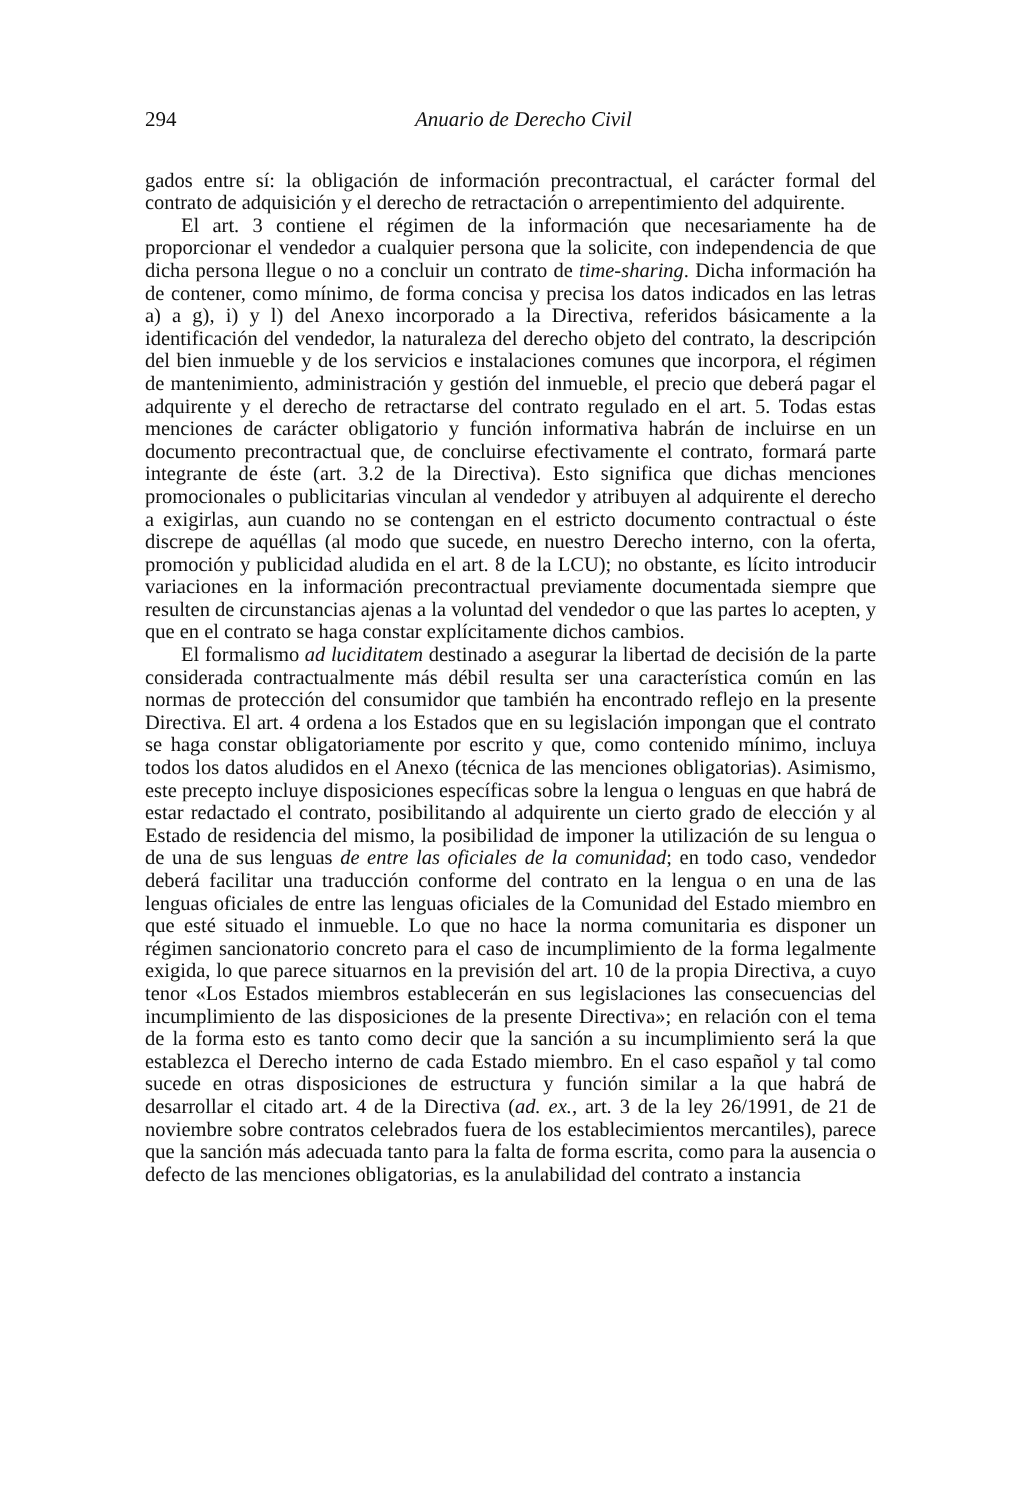294 Anuario de Derecho Civil
gados entre sí: la obligación de información precontractual, el carácter formal del contrato de adquisición y el derecho de retractación o arrepentimiento del adquirente.
El art. 3 contiene el régimen de la información que necesariamente ha de proporcionar el vendedor a cualquier persona que la solicite, con independencia de que dicha persona llegue o no a concluir un contrato de time-sharing. Dicha información ha de contener, como mínimo, de forma concisa y precisa los datos indicados en las letras a) a g), i) y l) del Anexo incorporado a la Directiva, referidos básicamente a la identificación del vendedor, la naturaleza del derecho objeto del contrato, la descripción del bien inmueble y de los servicios e instalaciones comunes que incorpora, el régimen de mantenimiento, administración y gestión del inmueble, el precio que deberá pagar el adquirente y el derecho de retractarse del contrato regulado en el art. 5. Todas estas menciones de carácter obligatorio y función informativa habrán de incluirse en un documento precontractual que, de concluirse efectivamente el contrato, formará parte integrante de éste (art. 3.2 de la Directiva). Esto significa que dichas menciones promocionales o publicitarias vinculan al vendedor y atribuyen al adquirente el derecho a exigirlas, aun cuando no se contengan en el estricto documento contractual o éste discrepe de aquéllas (al modo que sucede, en nuestro Derecho interno, con la oferta, promoción y publicidad aludida en el art. 8 de la LCU); no obstante, es lícito introducir variaciones en la información precontractual previamente documentada siempre que resulten de circunstancias ajenas a la voluntad del vendedor o que las partes lo acepten, y que en el contrato se haga constar explícitamente dichos cambios.
El formalismo ad luciditatem destinado a asegurar la libertad de decisión de la parte considerada contractualmente más débil resulta ser una característica común en las normas de protección del consumidor que también ha encontrado reflejo en la presente Directiva. El art. 4 ordena a los Estados que en su legislación impongan que el contrato se haga constar obligatoriamente por escrito y que, como contenido mínimo, incluya todos los datos aludidos en el Anexo (técnica de las menciones obligatorias). Asimismo, este precepto incluye disposiciones específicas sobre la lengua o lenguas en que habrá de estar redactado el contrato, posibilitando al adquirente un cierto grado de elección y al Estado de residencia del mismo, la posibilidad de imponer la utilización de su lengua o de una de sus lenguas de entre las oficiales de la comunidad; en todo caso, vendedor deberá facilitar una traducción conforme del contrato en la lengua o en una de las lenguas oficiales de entre las lenguas oficiales de la Comunidad del Estado miembro en que esté situado el inmueble. Lo que no hace la norma comunitaria es disponer un régimen sancionatorio concreto para el caso de incumplimiento de la forma legalmente exigida, lo que parece situarnos en la previsión del art. 10 de la propia Directiva, a cuyo tenor «Los Estados miembros establecerán en sus legislaciones las consecuencias del incumplimiento de las disposiciones de la presente Directiva»; en relación con el tema de la forma esto es tanto como decir que la sanción a su incumplimiento será la que establezca el Derecho interno de cada Estado miembro. En el caso español y tal como sucede en otras disposiciones de estructura y función similar a la que habrá de desarrollar el citado art. 4 de la Directiva (ad. ex., art. 3 de la ley 26/1991, de 21 de noviembre sobre contratos celebrados fuera de los establecimientos mercantiles), parece que la sanción más adecuada tanto para la falta de forma escrita, como para la ausencia o defecto de las menciones obligatorias, es la anulabilidad del contrato a instancia